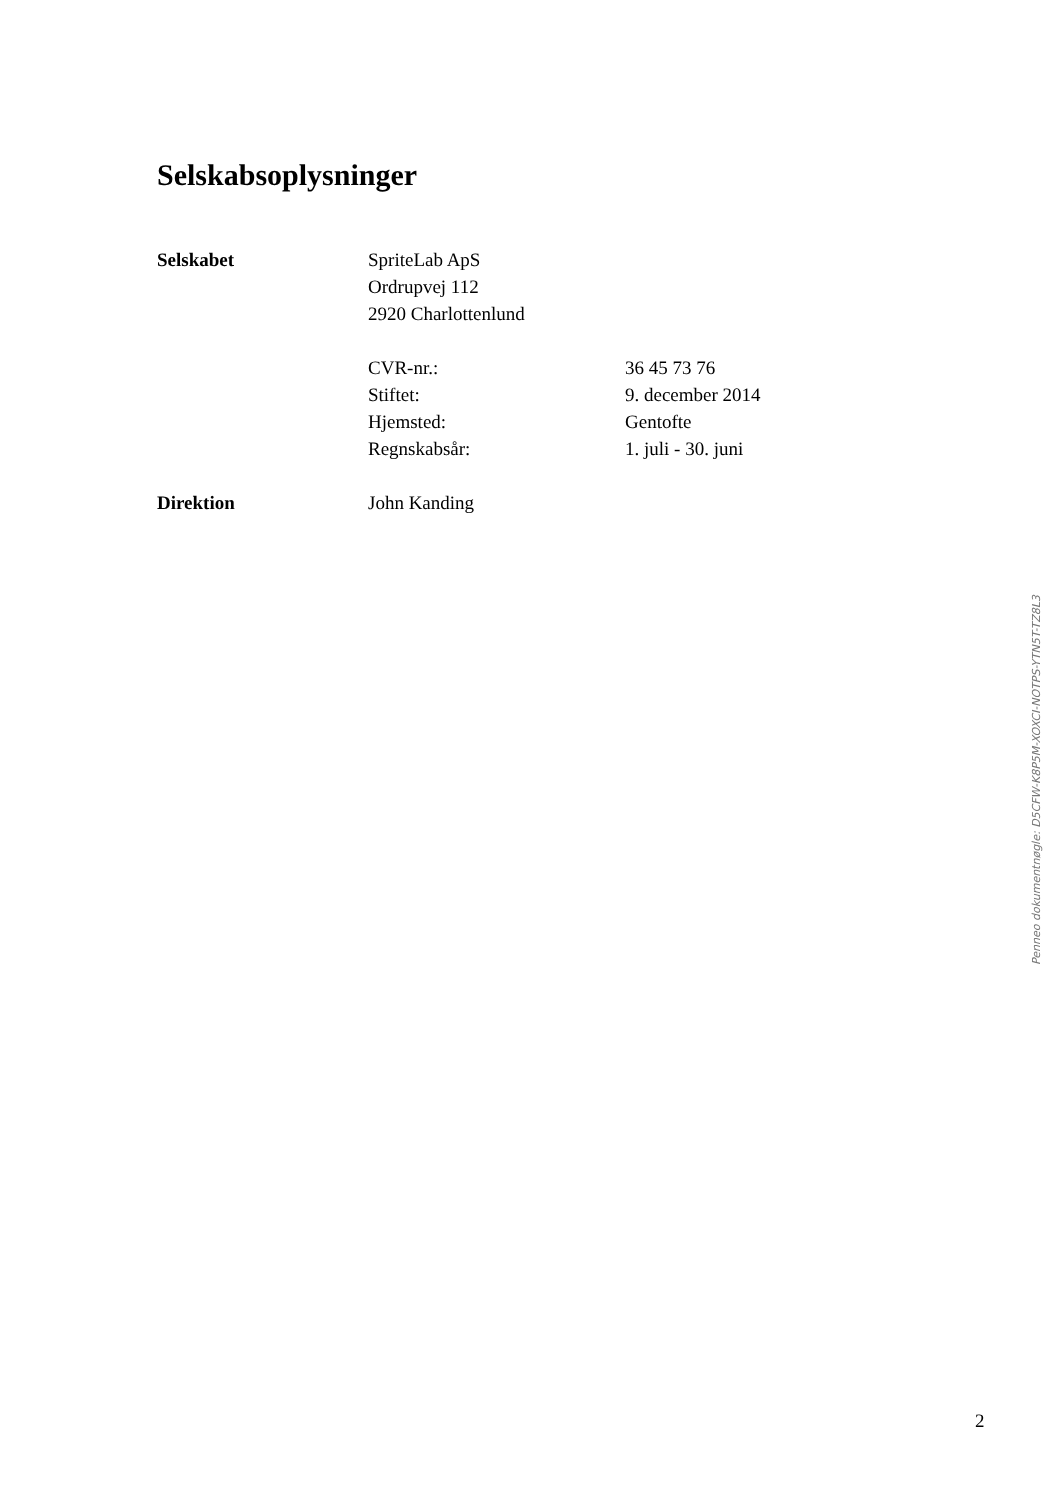Selskabsoplysninger
Selskabet SpriteLab ApS
Ordrupvej 112
2920 Charlottenlund
CVR-nr.: 36 45 73 76
Stiftet: 9. december 2014
Hjemsted: Gentofte
Regnskabsår: 1. juli - 30. juni
Direktion John Kanding
Penneo dokumentnøgle: D5CFW-K8P5M-XOXCI-NOTPS-YTN5T-TZ8L3
2